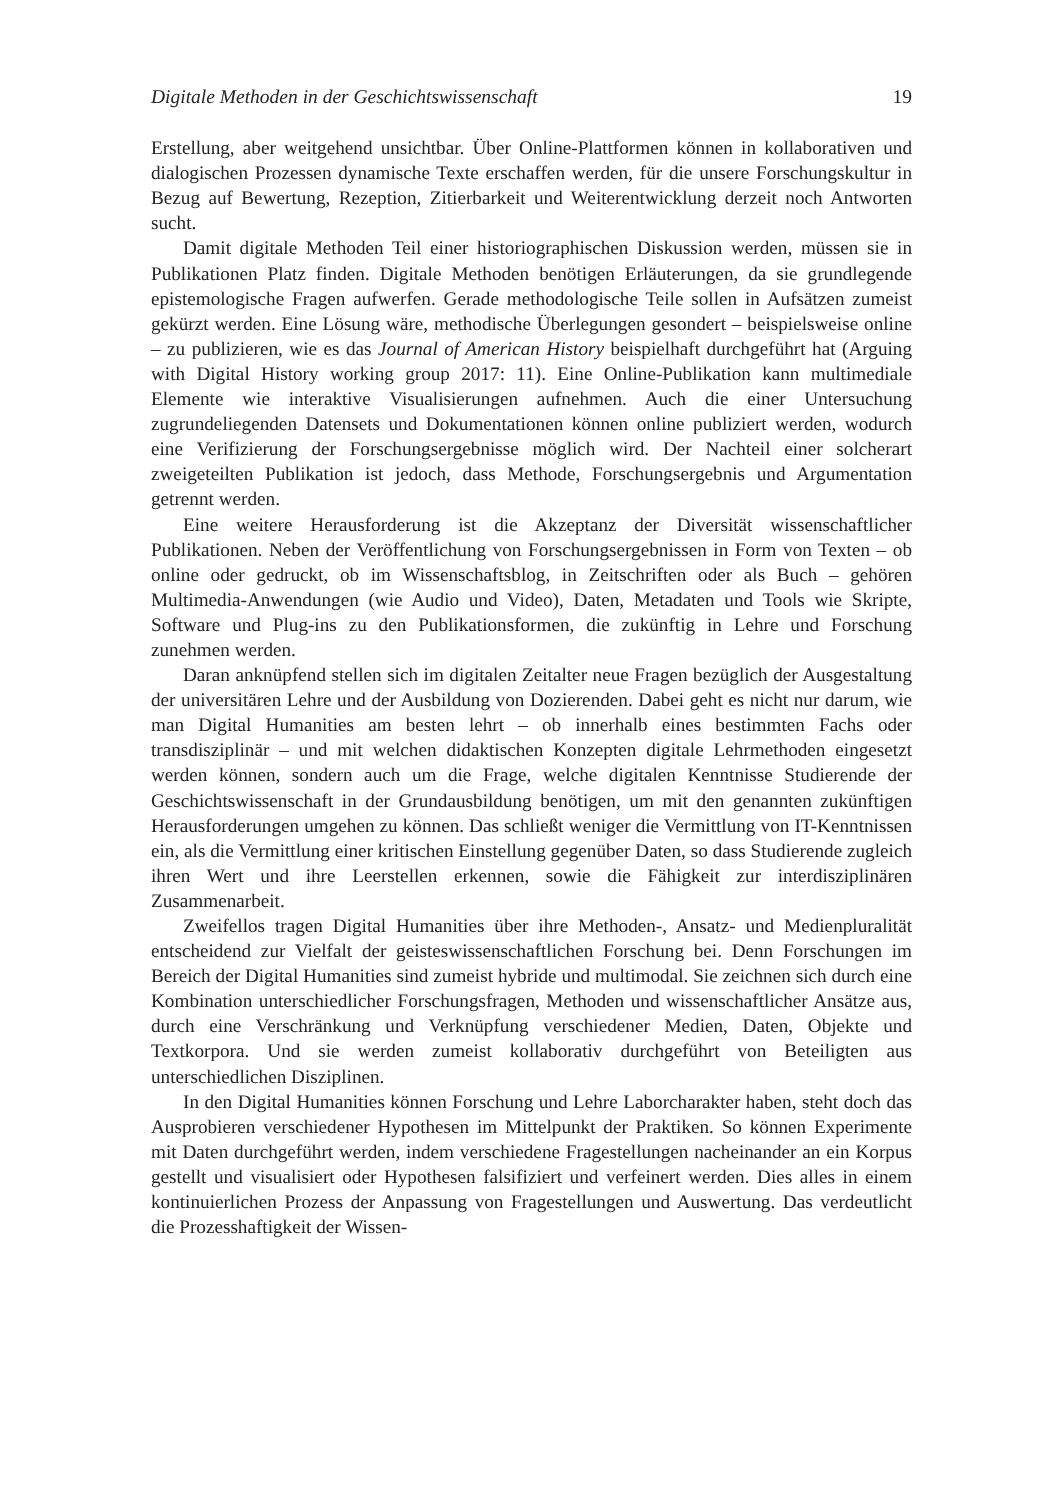Digitale Methoden in der Geschichtswissenschaft 19
Erstellung, aber weitgehend unsichtbar. Über Online-Plattformen können in kollabora­tiven und dialogischen Prozessen dynamische Texte erschaffen werden, für die unsere Forschungskultur in Bezug auf Bewertung, Rezeption, Zitierbarkeit und Weiterent­wicklung derzeit noch Antworten sucht.
Damit digitale Methoden Teil einer historiographischen Diskussion werden, müs­sen sie in Publikationen Platz finden. Digitale Methoden benötigen Erläuterungen, da sie grundlegende epistemologische Fragen aufwerfen. Gerade methodologische Teile sollen in Aufsätzen zumeist gekürzt werden. Eine Lösung wäre, methodische Überle­gungen gesondert – beispielsweise online – zu publizieren, wie es das Journal of Ame­rican History beispielhaft durchgeführt hat (Arguing with Digital History working group 2017: 11). Eine Online-Publikation kann multimediale Elemente wie interaktive Visualisierungen aufnehmen. Auch die einer Untersuchung zugrundeliegenden Daten­sets und Dokumentationen können online publiziert werden, wodurch eine Verifizie­rung der Forschungsergebnisse möglich wird. Der Nachteil einer solcherart zweigeteil­ten Publikation ist jedoch, dass Methode, Forschungsergebnis und Argumentation ge­trennt werden.
Eine weitere Herausforderung ist die Akzeptanz der Diversität wissenschaftlicher Publikationen. Neben der Veröffentlichung von Forschungsergebnissen in Form von Texten – ob online oder gedruckt, ob im Wissenschaftsblog, in Zeitschriften oder als Buch – gehören Multimedia-Anwendungen (wie Audio und Video), Daten, Metadaten und Tools wie Skripte, Software und Plug-ins zu den Publikationsformen, die zukünftig in Lehre und Forschung zunehmen werden.
Daran anknüpfend stellen sich im digitalen Zeitalter neue Fragen bezüglich der Aus­gestaltung der universitären Lehre und der Ausbildung von Dozierenden. Dabei geht es nicht nur darum, wie man Digital Humanities am besten lehrt – ob innerhalb eines be­stimmten Fachs oder transdisziplinär – und mit welchen didaktischen Konzepten digi­tale Lehrmethoden eingesetzt werden können, sondern auch um die Frage, welche di­gitalen Kenntnisse Studierende der Geschichtswissenschaft in der Grundausbildung be­nötigen, um mit den genannten zukünftigen Herausforderungen umgehen zu können. Das schließt weniger die Vermittlung von IT-Kenntnissen ein, als die Vermittlung einer kritischen Einstellung gegenüber Daten, so dass Studierende zugleich ihren Wert und ihre Leerstellen erkennen, sowie die Fähigkeit zur interdisziplinären Zusammenarbeit.
Zweifellos tragen Digital Humanities über ihre Methoden-, Ansatz- und Medien­pluralität entscheidend zur Vielfalt der geisteswissenschaftlichen Forschung bei. Denn Forschungen im Bereich der Digital Humanities sind zumeist hybride und multimodal. Sie zeichnen sich durch eine Kombination unterschiedlicher Forschungsfragen, Metho­den und wissenschaftlicher Ansätze aus, durch eine Verschränkung und Verknüpfung verschiedener Medien, Daten, Objekte und Textkorpora. Und sie werden zumeist kol­laborativ durchgeführt von Beteiligten aus unterschiedlichen Disziplinen.
In den Digital Humanities können Forschung und Lehre Laborcharakter haben, steht doch das Ausprobieren verschiedener Hypothesen im Mittelpunkt der Praktiken. So können Experimente mit Daten durchgeführt werden, indem verschiedene Fragestel­lungen nacheinander an ein Korpus gestellt und visualisiert oder Hypothesen falsifiziert und verfeinert werden. Dies alles in einem kontinuierlichen Prozess der Anpassung von Fragestellungen und Auswertung. Das verdeutlicht die Prozesshaftigkeit der Wissen-